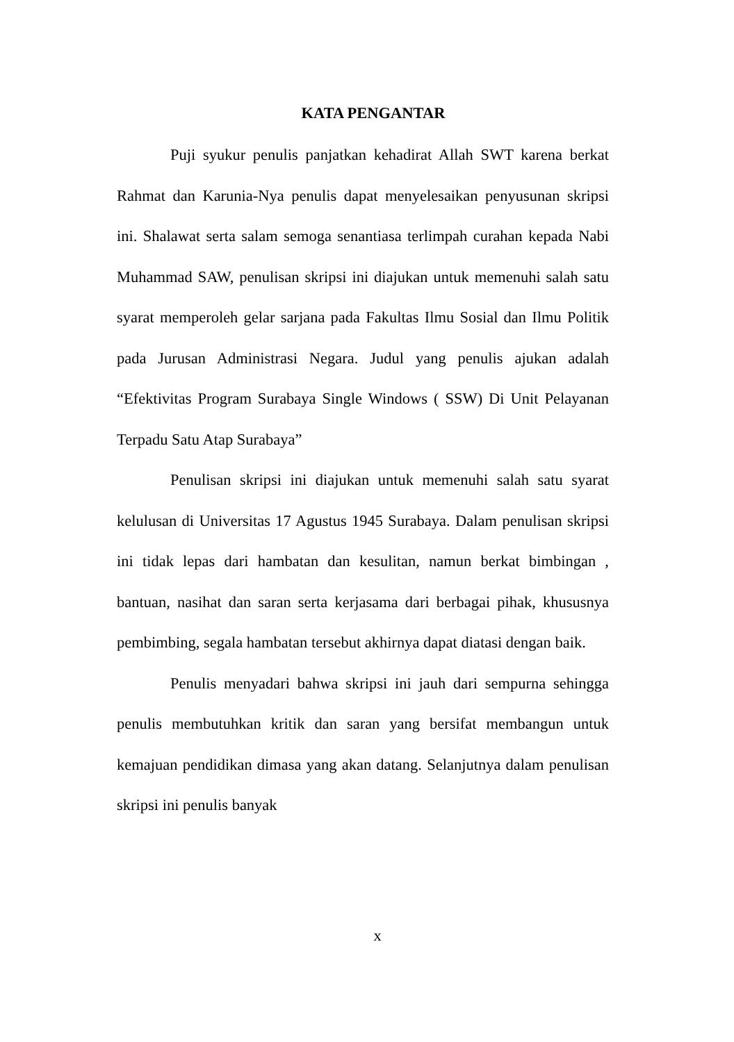KATA PENGANTAR
Puji syukur penulis panjatkan kehadirat Allah SWT karena berkat Rahmat dan Karunia-Nya penulis dapat menyelesaikan penyusunan skripsi ini. Shalawat serta salam semoga senantiasa terlimpah curahan kepada Nabi Muhammad SAW, penulisan skripsi ini diajukan untuk memenuhi salah satu syarat memperoleh gelar sarjana pada Fakultas Ilmu Sosial dan Ilmu Politik pada Jurusan Administrasi Negara. Judul yang penulis ajukan adalah “Efektivitas Program Surabaya Single Windows ( SSW) Di Unit Pelayanan Terpadu Satu Atap Surabaya”
Penulisan skripsi ini diajukan untuk memenuhi salah satu syarat kelulusan di Universitas 17 Agustus 1945 Surabaya. Dalam penulisan skripsi ini tidak lepas dari hambatan dan kesulitan, namun berkat bimbingan , bantuan, nasihat dan saran serta kerjasama dari berbagai pihak, khususnya pembimbing, segala hambatan tersebut akhirnya dapat diatasi dengan baik.
Penulis menyadari bahwa skripsi ini jauh dari sempurna sehingga penulis membutuhkan kritik dan saran yang bersifat membangun untuk kemajuan pendidikan dimasa yang akan datang. Selanjutnya dalam penulisan skripsi ini penulis banyak
x